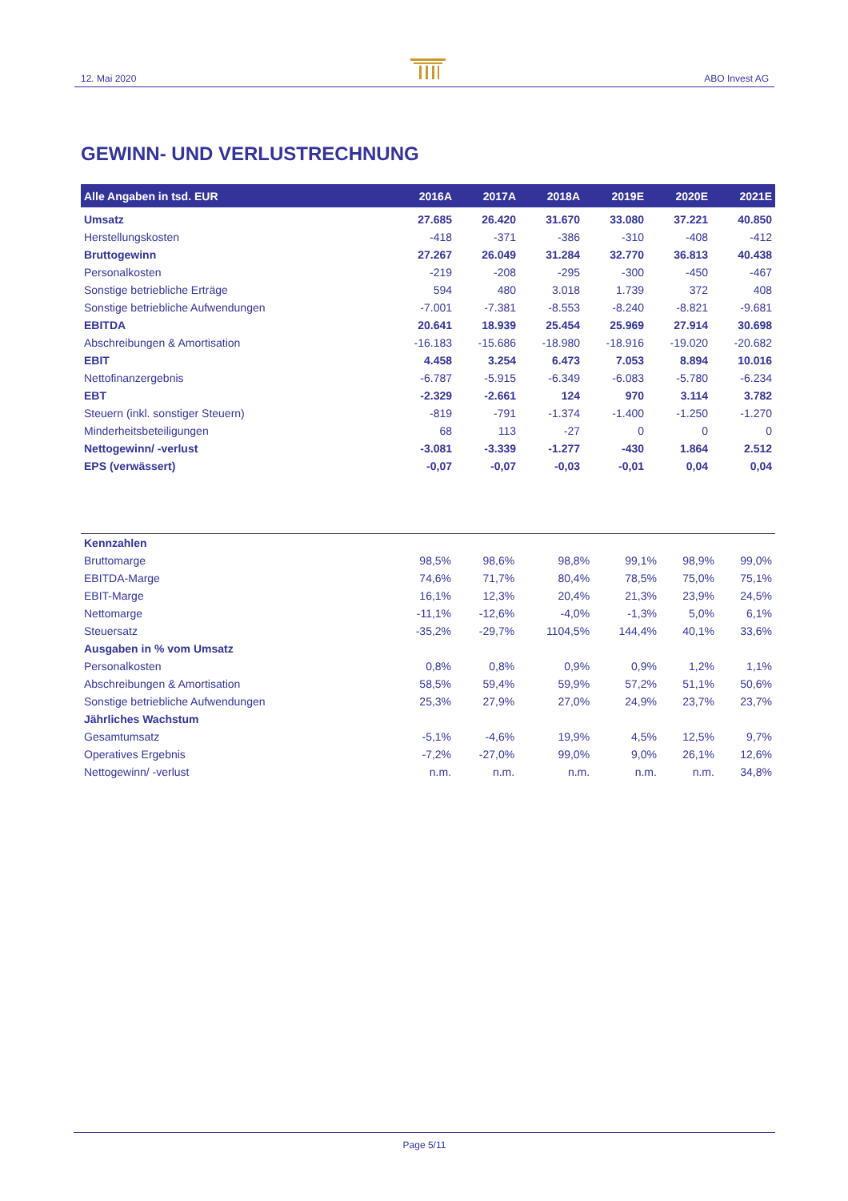12. Mai 2020 ABO Invest AG
GEWINN- UND VERLUSTRECHNUNG
| Alle Angaben in tsd. EUR | 2016A | 2017A | 2018A | 2019E | 2020E | 2021E |
| --- | --- | --- | --- | --- | --- | --- |
| Umsatz | 27.685 | 26.420 | 31.670 | 33.080 | 37.221 | 40.850 |
| Herstellungskosten | -418 | -371 | -386 | -310 | -408 | -412 |
| Bruttogewinn | 27.267 | 26.049 | 31.284 | 32.770 | 36.813 | 40.438 |
| Personalkosten | -219 | -208 | -295 | -300 | -450 | -467 |
| Sonstige betriebliche Erträge | 594 | 480 | 3.018 | 1.739 | 372 | 408 |
| Sonstige betriebliche Aufwendungen | -7.001 | -7.381 | -8.553 | -8.240 | -8.821 | -9.681 |
| EBITDA | 20.641 | 18.939 | 25.454 | 25.969 | 27.914 | 30.698 |
| Abschreibungen & Amortisation | -16.183 | -15.686 | -18.980 | -18.916 | -19.020 | -20.682 |
| EBIT | 4.458 | 3.254 | 6.473 | 7.053 | 8.894 | 10.016 |
| Nettofinanzergebnis | -6.787 | -5.915 | -6.349 | -6.083 | -5.780 | -6.234 |
| EBT | -2.329 | -2.661 | 124 | 970 | 3.114 | 3.782 |
| Steuern (inkl. sonstiger Steuern) | -819 | -791 | -1.374 | -1.400 | -1.250 | -1.270 |
| Minderheitsbeteiligungen | 68 | 113 | -27 | 0 | 0 | 0 |
| Nettogewinn/ -verlust | -3.081 | -3.339 | -1.277 | -430 | 1.864 | 2.512 |
| EPS (verwässert) | -0,07 | -0,07 | -0,03 | -0,01 | 0,04 | 0,04 |
| Kennzahlen | | | | | | |
| Bruttomarge | 98,5% | 98,6% | 98,8% | 99,1% | 98,9% | 99,0% |
| EBITDA-Marge | 74,6% | 71,7% | 80,4% | 78,5% | 75,0% | 75,1% |
| EBIT-Marge | 16,1% | 12,3% | 20,4% | 21,3% | 23,9% | 24,5% |
| Nettomarge | -11,1% | -12,6% | -4,0% | -1,3% | 5,0% | 6,1% |
| Steuersatz | -35,2% | -29,7% | 1104,5% | 144,4% | 40,1% | 33,6% |
| Ausgaben in % vom Umsatz | | | | | | |
| Personalkosten | 0,8% | 0,8% | 0,9% | 0,9% | 1,2% | 1,1% |
| Abschreibungen & Amortisation | 58,5% | 59,4% | 59,9% | 57,2% | 51,1% | 50,6% |
| Sonstige betriebliche Aufwendungen | 25,3% | 27,9% | 27,0% | 24,9% | 23,7% | 23,7% |
| Jährliches Wachstum | | | | | | |
| Gesamtumsatz | -5,1% | -4,6% | 19,9% | 4,5% | 12,5% | 9,7% |
| Operatives Ergebnis | -7,2% | -27,0% | 99,0% | 9,0% | 26,1% | 12,6% |
| Nettogewinn/ -verlust | n.m. | n.m. | n.m. | n.m. | n.m. | 34,8% |
Page 5/11